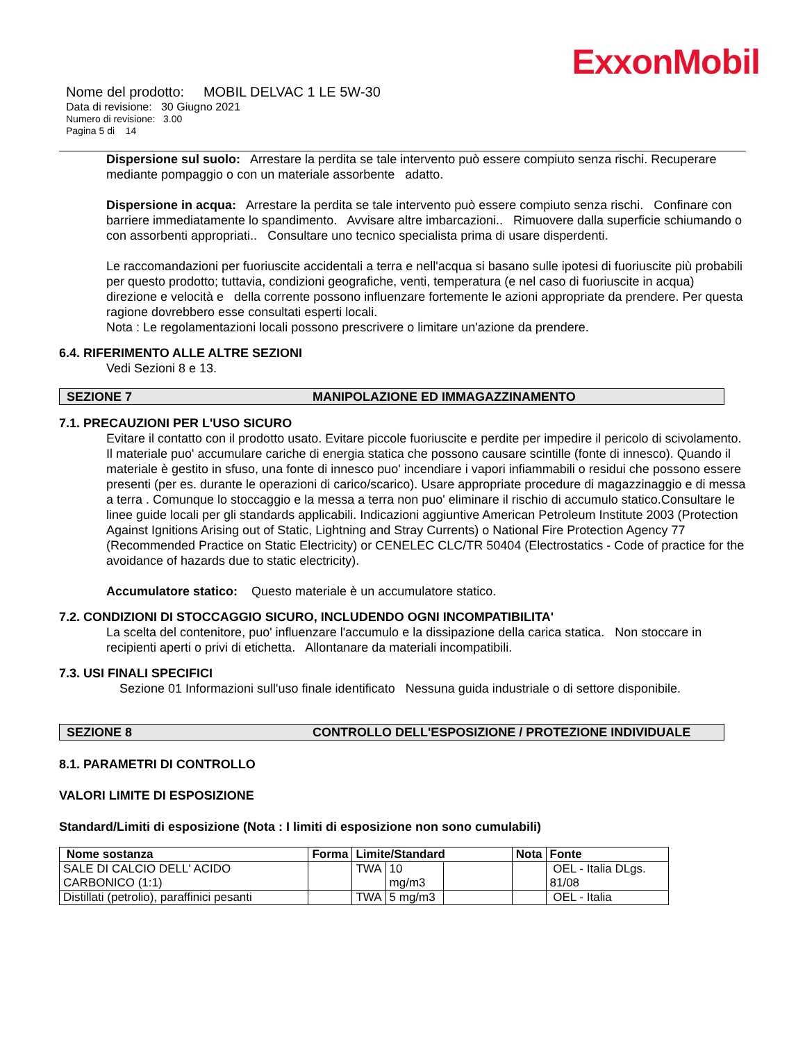ExxonMobil
Nome del prodotto: MOBIL DELVAC 1 LE 5W-30
Data di revisione: 30 Giugno 2021
Numero di revisione: 3.00
Pagina 5 di 14
Dispersione sul suolo: Arrestare la perdita se tale intervento può essere compiuto senza rischi. Recuperare mediante pompaggio o con un materiale assorbente adatto.
Dispersione in acqua: Arrestare la perdita se tale intervento può essere compiuto senza rischi. Confinare con barriere immediatamente lo spandimento. Avvisare altre imbarcazioni.. Rimuovere dalla superficie schiumando o con assorbenti appropriati.. Consultare uno tecnico specialista prima di usare disperdenti.
Le raccomandazioni per fuoriuscite accidentali a terra e nell'acqua si basano sulle ipotesi di fuoriuscite più probabili per questo prodotto; tuttavia, condizioni geografiche, venti, temperatura (e nel caso di fuoriuscite in acqua) direzione e velocità e della corrente possono influenzare fortemente le azioni appropriate da prendere. Per questa ragione dovrebbero esse consultati esperti locali.
Nota : Le regolamentazioni locali possono prescrivere o limitare un'azione da prendere.
6.4. RIFERIMENTO ALLE ALTRE SEZIONI
Vedi Sezioni 8 e 13.
SEZIONE 7 MANIPOLAZIONE ED IMMAGAZZINAMENTO
7.1. PRECAUZIONI PER L'USO SICURO
Evitare il contatto con il prodotto usato. Evitare piccole fuoriuscite e perdite per impedire il pericolo di scivolamento. Il materiale puo' accumulare cariche di energia statica che possono causare scintille (fonte di innesco). Quando il materiale è gestito in sfuso, una fonte di innesco puo' incendiare i vapori infiammabili o residui che possono essere presenti (per es. durante le operazioni di carico/scarico). Usare appropriate procedure di magazzinaggio e di messa a terra . Comunque lo stoccaggio e la messa a terra non puo' eliminare il rischio di accumulo statico.Consultare le linee guide locali per gli standards applicabili. Indicazioni aggiuntive American Petroleum Institute 2003 (Protection Against Ignitions Arising out of Static, Lightning and Stray Currents) o National Fire Protection Agency 77 (Recommended Practice on Static Electricity) or CENELEC CLC/TR 50404 (Electrostatics - Code of practice for the avoidance of hazards due to static electricity).
Accumulatore statico: Questo materiale è un accumulatore statico.
7.2. CONDIZIONI DI STOCCAGGIO SICURO, INCLUDENDO OGNI INCOMPATIBILITA'
La scelta del contenitore, puo' influenzare l'accumulo e la dissipazione della carica statica. Non stoccare in recipienti aperti o privi di etichetta. Allontanare da materiali incompatibili.
7.3. USI FINALI SPECIFICI
Sezione 01 Informazioni sull'uso finale identificato Nessuna guida industriale o di settore disponibile.
SEZIONE 8 CONTROLLO DELL'ESPOSIZIONE / PROTEZIONE INDIVIDUALE
8.1. PARAMETRI DI CONTROLLO
VALORI LIMITE DI ESPOSIZIONE
Standard/Limiti di esposizione (Nota : I limiti di esposizione non sono cumulabili)
| Nome sostanza | Forma | Limite/Standard | | | Nota | Fonte |
| --- | --- | --- | --- | --- | --- | --- |
| SALE DI CALCIO DELL' ACIDO CARBONICO (1:1) | | TWA | 10 mg/m3 | | | OEL - Italia DLgs. 81/08 |
| Distillati (petrolio), paraffinici pesanti | | TWA | 5 mg/m3 | | | OEL - Italia |